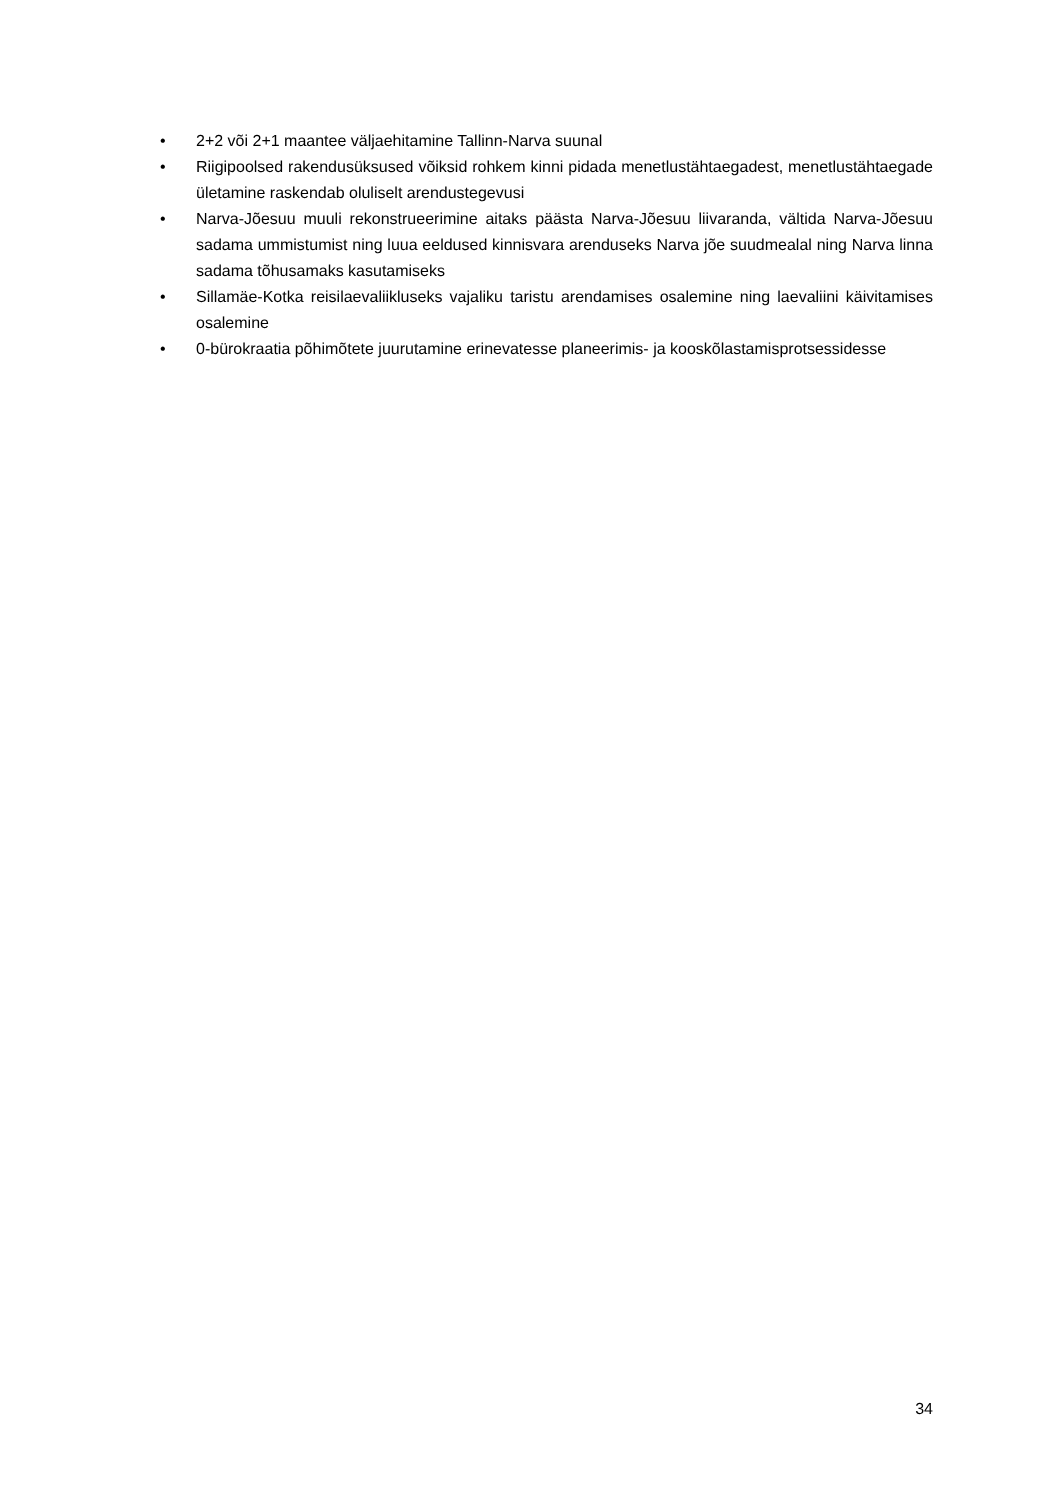• 2+2 või 2+1 maantee väljaehitamine Tallinn-Narva suunal
• Riigipoolsed rakendusüksused võiksid rohkem kinni pidada menetlustähtaegadest, menetlustähtaegade ületamine raskendab oluliselt arendustegevusi
• Narva-Jõesuu muuli rekonstrueerimine aitaks päästa Narva-Jõesuu liivaranda, vältida Narva-Jõesuu sadama ummistumist ning luua eeldused kinnisvara arenduseks Narva jõe suudmealal ning Narva linna sadama tõhusamaks kasutamiseks
• Sillamäe-Kotka reisilaevaliikluseks vajaliku taristu arendamises osalemine ning laevaliini käivitamises osalemine
• 0-bürokraatia põhimõtete juurutamine erinevatesse planeerimis- ja kooskõlastamisprotsessidesse
34